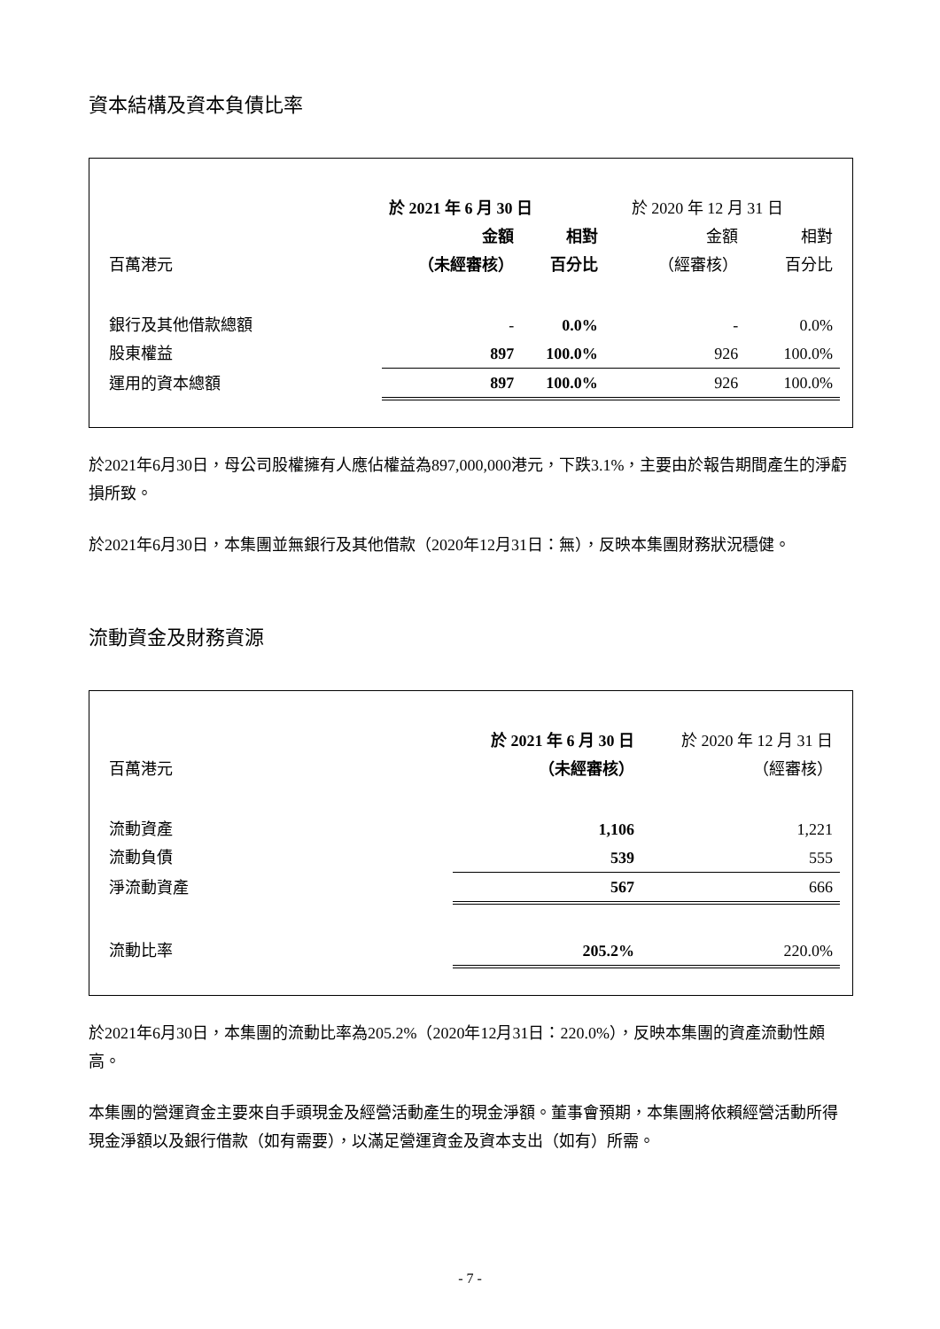資本結構及資本負債比率
| | 於 2021 年 6 月 30 日 | | 於 2020 年 12 月 31 日 | |
| | 金額 | 相對 | 金額 | 相對 |
| 百萬港元 | （未經審核） | 百分比 | （經審核） | 百分比 |
| 銀行及其他借款總額 | - | 0.0% | - | 0.0% |
| 股東權益 | 897 | 100.0% | 926 | 100.0% |
| 運用的資本總額 | 897 | 100.0% | 926 | 100.0% |
於2021年6月30日，母公司股權擁有人應佔權益為897,000,000港元，下跌3.1%，主要由於報告期間產生的淨虧損所致。
於2021年6月30日，本集團並無銀行及其他借款（2020年12月31日：無），反映本集團財務狀況穩健。
流動資金及財務資源
| | 於 2021 年 6 月 30 日 | 於 2020 年 12 月 31 日 |
| 百萬港元 | （未經審核） | （經審核） |
| 流動資產 | 1,106 | 1,221 |
| 流動負債 | 539 | 555 |
| 淨流動資產 | 567 | 666 |
| 流動比率 | 205.2% | 220.0% |
於2021年6月30日，本集團的流動比率為205.2%（2020年12月31日：220.0%），反映本集團的資產流動性頗高。
本集團的營運資金主要來自手頭現金及經營活動產生的現金淨額。董事會預期，本集團將依賴經營活動所得現金淨額以及銀行借款（如有需要），以滿足營運資金及資本支出（如有）所需。
- 7 -